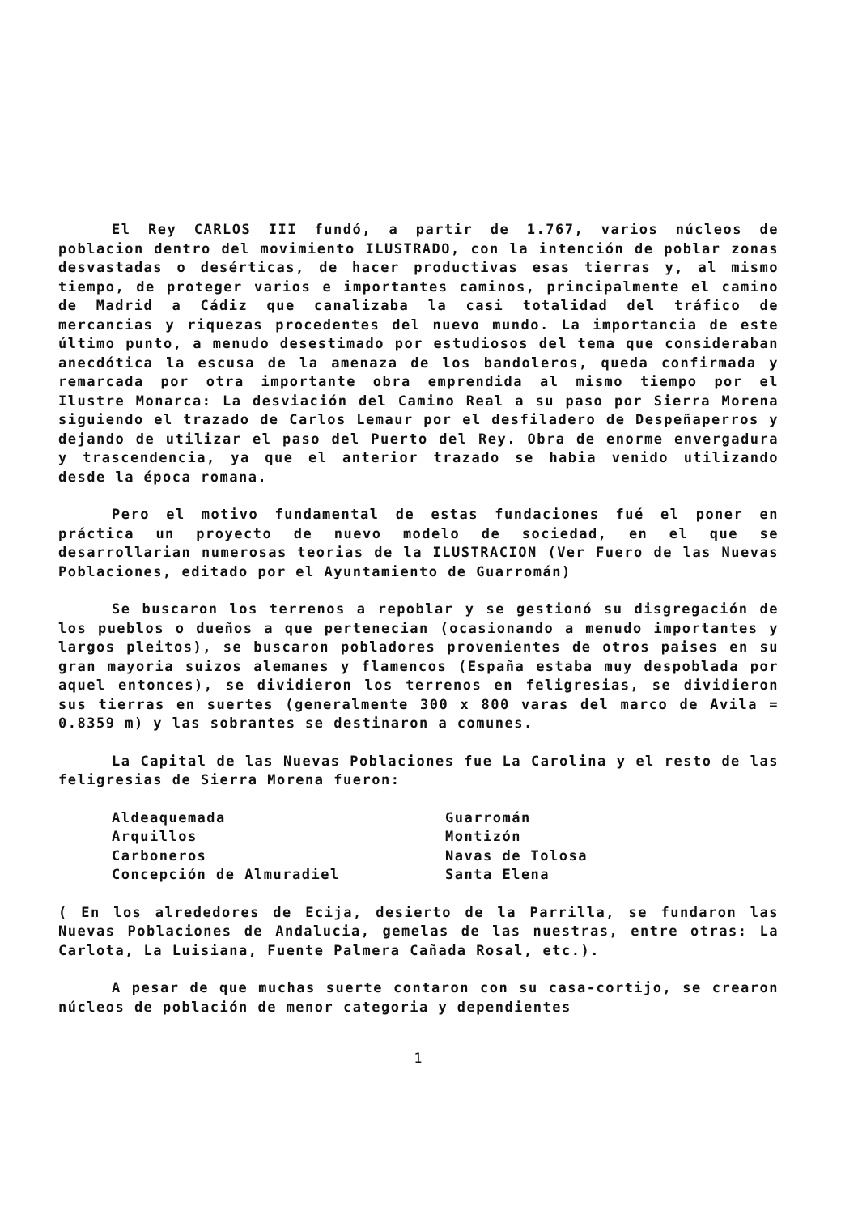El Rey CARLOS III fundó, a partir de 1.767, varios núcleos de poblacion dentro del movimiento ILUSTRADO, con la intención de poblar zonas desvastadas o desérticas, de hacer productivas esas tierras y, al mismo tiempo, de proteger varios e importantes caminos, principalmente el camino de Madrid a Cádiz que canalizaba la casi totalidad del tráfico de mercancias y riquezas procedentes del nuevo mundo. La importancia de este último punto, a menudo desestimado por estudiosos del tema que consideraban anecdótica la escusa de la amenaza de los bandoleros, queda confirmada y remarcada por otra importante obra emprendida al mismo tiempo por el Ilustre Monarca: La desviación del Camino Real a su paso por Sierra Morena siguiendo el trazado de Carlos Lemaur por el desfiladero de Despeñaperros y dejando de utilizar el paso del Puerto del Rey. Obra de enorme envergadura y trascendencia, ya que el anterior trazado se habia venido utilizando desde la época romana.
Pero el motivo fundamental de estas fundaciones fué el poner en práctica un proyecto de nuevo modelo de sociedad, en el que se desarrollarian numerosas teorias de la ILUSTRACION (Ver Fuero de las Nuevas Poblaciones, editado por el Ayuntamiento de Guarromán)
Se buscaron los terrenos a repoblar y se gestionó su disgregación de los pueblos o dueños a que pertenecian (ocasionando a menudo importantes y largos pleitos), se buscaron pobladores provenientes de otros paises en su gran mayoria suizos alemanes y flamencos (España estaba muy despoblada por aquel entonces), se dividieron los terrenos en feligresias, se dividieron sus tierras en suertes (generalmente 300 x 800 varas del marco de Avila = 0.8359 m) y las sobrantes se destinaron a comunes.
La Capital de las Nuevas Poblaciones fue La Carolina y el resto de las feligresias de Sierra Morena fueron:
Aldeaquemada
Arquillos
Carboneros
Concepción de Almuradiel
Guarromán
Montizón
Navas de Tolosa
Santa Elena
( En los alrededores de Ecija, desierto de la Parrilla, se fundaron las Nuevas Poblaciones de Andalucia, gemelas de las nuestras, entre otras: La Carlota, La Luisiana, Fuente Palmera Cañada Rosal, etc.).
A pesar de que muchas suerte contaron con su casa-cortijo, se crearon núcleos de población de menor categoria y dependientes
1